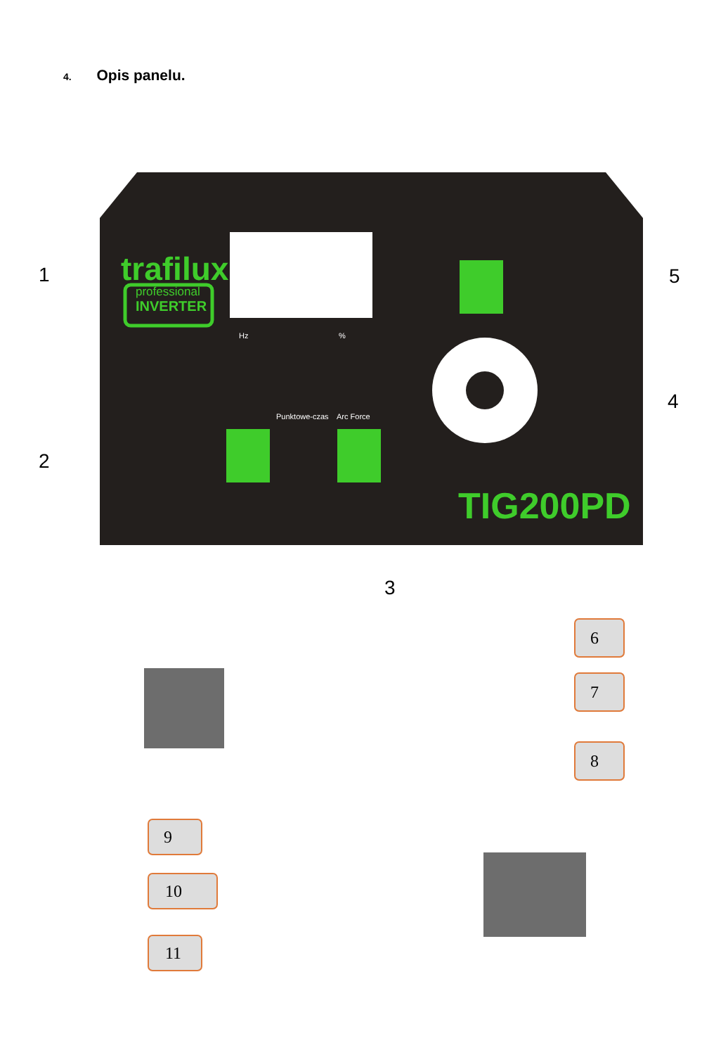4. Opis panelu.
trafilux
professional
INVERTER
Hz
%
Punktowe-czas
Arc Force
TIG200PD
1
2
3
4
5
6
7
8
9
10
11